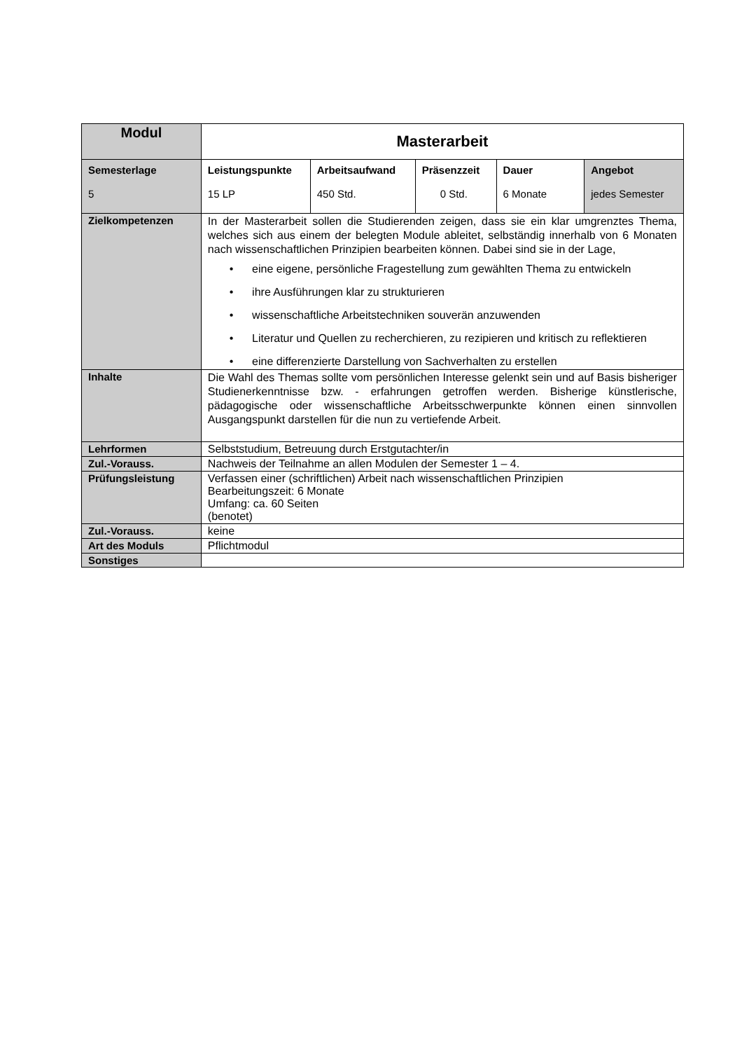| Modul | Masterarbeit | | | | |
| Semesterlage 5 | Leistungspunkte 15 LP | Arbeitsaufwand 450 Std. | Präsenzzeit 0 Std. | Dauer 6 Monate | Angebot jedes Semester |
| Zielkompetenzen | In der Masterarbeit sollen die Studierenden zeigen, dass sie ein klar umgrenztes Thema, welches sich aus einem der belegten Module ableitet, selbständig innerhalb von 6 Monaten nach wissenschaftlichen Prinzipien bearbeiten können. Dabei sind sie in der Lage, • eine eigene, persönliche Fragestellung zum gewählten Thema zu entwickeln • ihre Ausführungen klar zu strukturieren • wissenschaftliche Arbeitstechniken souverän anzuwenden • Literatur und Quellen zu recherchieren, zu rezipieren und kritisch zu reflektieren • eine differenzierte Darstellung von Sachverhalten zu erstellen | | | | |
| Inhalte | Die Wahl des Themas sollte vom persönlichen Interesse gelenkt sein und auf Basis bisheriger Studienerkenntnisse bzw. - erfahrungen getroffen werden. Bisherige künstlerische, pädagogische oder wissenschaftliche Arbeitsschwerpunkte können einen sinnvollen Ausgangspunkt darstellen für die nun zu vertiefende Arbeit. | | | | |
| Lehrformen | Selbststudium, Betreuung durch Erstgutachter/in | | | | |
| Zul.-Vorauss. | Nachweis der Teilnahme an allen Modulen der Semester 1 – 4. | | | | |
| Prüfungsleistung | Verfassen einer (schriftlichen) Arbeit nach wissenschaftlichen Prinzipien Bearbeitungszeit: 6 Monate Umfang: ca. 60 Seiten (benotet) | | | | |
| Zul.-Vorauss. | keine | | | | |
| Art des Moduls | Pflichtmodul | | | | |
| Sonstiges | | | | | |